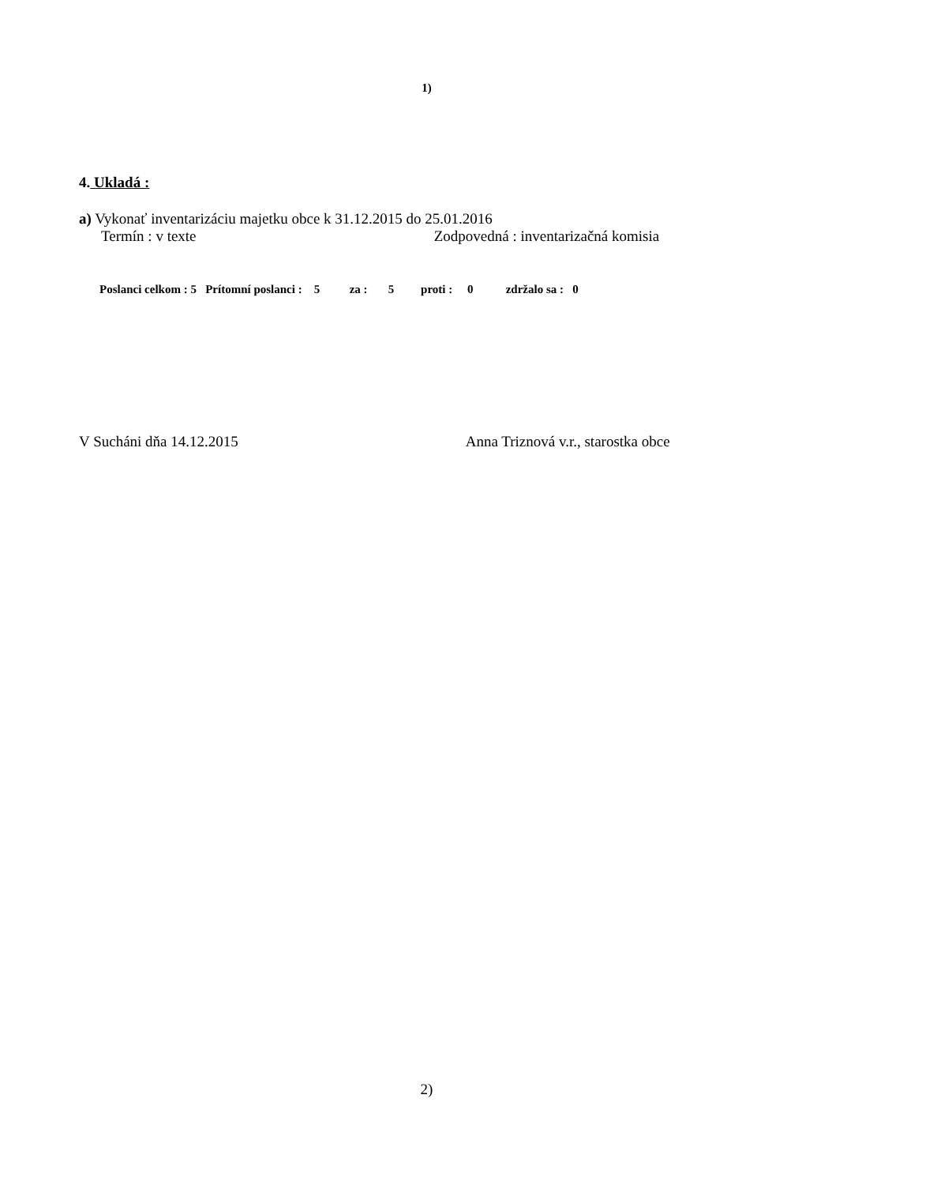1)
4. Ukladá :
a) Vykonať inventarizáciu majetku obce k 31.12.2015 do 25.01.2016
Termín : v texte Zodpovedná : inventarizačná komisia
Poslanci celkom : 5 Prítomní poslanci : 5 za : 5 proti : 0 zdržalo sa : 0
V Sucháni dňa 14.12.2015 Anna Triznová v.r., starostka obce
2)